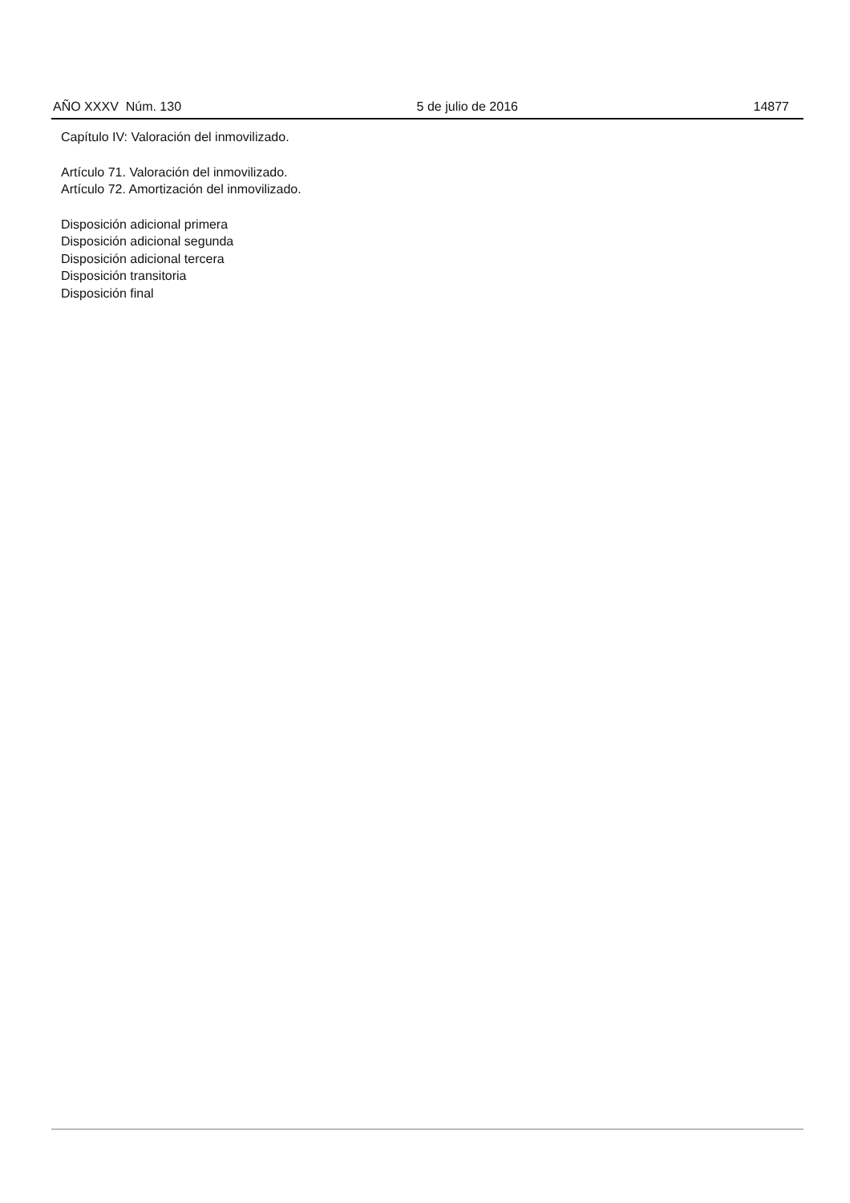AÑO XXXV Núm. 130 5 de julio de 2016 14877
Capítulo IV: Valoración del inmovilizado.
Artículo 71. Valoración del inmovilizado.
Artículo 72. Amortización del inmovilizado.
Disposición adicional primera
Disposición adicional segunda
Disposición adicional tercera
Disposición transitoria
Disposición final